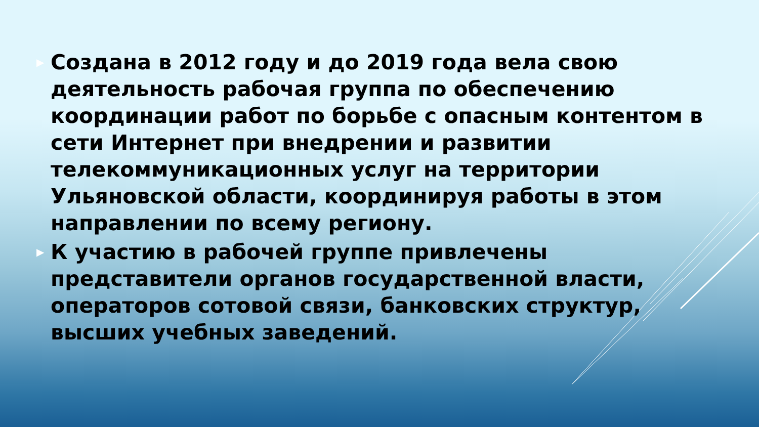▶ Создана в 2012 году и до 2019 года вела свою деятельность рабочая группа по обеспечению координации работ по борьбе с опасным контентом в сети Интернет при внедрении и развитии телекоммуникационных услуг на территории Ульяновской области, координируя работы в этом направлении по всему региону.
▶ К участию в рабочей группе привлечены представители органов государственной власти, операторов сотовой связи, банковских структур, высших учебных заведений.